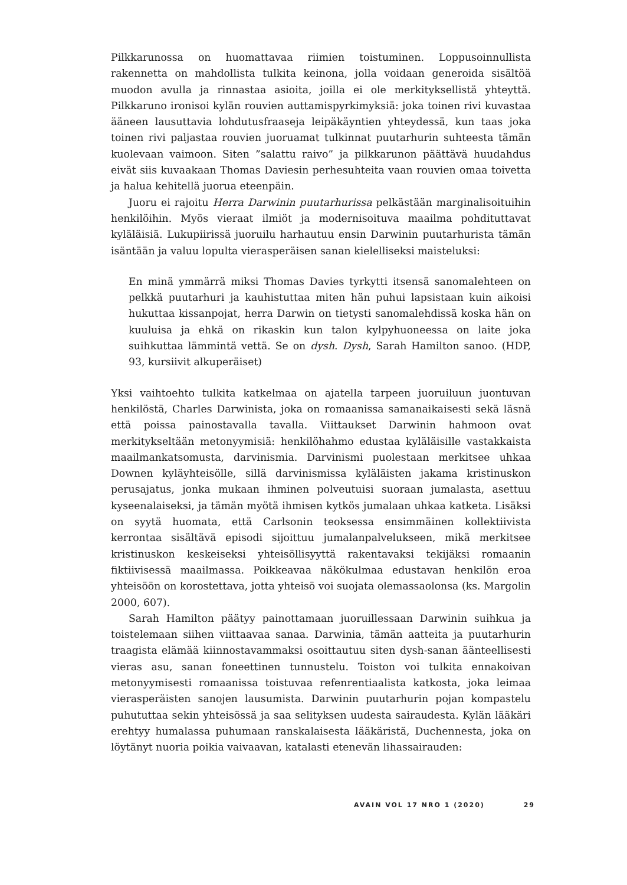Pilkkarunossa on huomattavaa riimien toistuminen. Loppusoinnullista rakennetta on mahdollista tulkita keinona, jolla voidaan generoida sisältöä muodon avulla ja rinnastaa asioita, joilla ei ole merkityksellistä yhteyttä. Pilkkaruno ironisoi kylän rouvien auttamispyrkimyksiä: joka toinen rivi kuvastaa ääneen lausuttavia lohdutusfraaseja leipäkäyntien yhteydessä, kun taas joka toinen rivi paljastaa rouvien juoruamat tulkinnat puutarhurin suhteesta tämän kuolevaan vaimoon. Siten ”salattu raivo” ja pilkkarunon päättävä huudahdus eivät siis kuvaakaan Thomas Daviesin perhesuhteita vaan rouvien omaa toivetta ja halua kehitellä juorua eteenpäin.
Juoru ei rajoitu Herra Darwinin puutarhurissa pelkästään marginalisoituihin henkilöihin. Myös vieraat ilmiöt ja modernisoituva maailma pohdituttavat kyläläisiä. Lukupiirissä juoruilu harhautuu ensin Darwinin puutarhurista tämän isäntään ja valuu lopulta vierasperäisen sanan kielelliseksi maisteluksi:
En minä ymmärrä miksi Thomas Davies tyrkytti itsensä sanomalehteen on pelkkä puutarhuri ja kauhistuttaa miten hän puhui lapsistaan kuin aikoisi hukuttaa kissanpojat, herra Darwin on tietysti sanomalehdissä koska hän on kuuluisa ja ehkä on rikaskin kun talon kylpyhuoneessa on laite joka suihkuttaa lämmintä vettä. Se on dysh. Dysh, Sarah Hamilton sanoo. (HDP, 93, kursiivit alkuperäiset)
Yksi vaihtoehto tulkita katkelmaa on ajatella tarpeen juoruiluun juontuvan henkilöstä, Charles Darwinista, joka on romaanissa samanaikaisesti sekä läsnä että poissa painostavalla tavalla. Viittaukset Darwinin hahmoon ovat merkitykseltään metonyymisiä: henkilöhahmo edustaa kyläläisille vastakkaista maailmankatsomusta, darvinismia. Darvinismi puolestaan merkitsee uhkaa Downen kyläyhteisölle, sillä darvinismissa kyläläisten jakama kristinuskon perusajatus, jonka mukaan ihminen polveutuisi suoraan jumalasta, asettuu kyseenalaiseksi, ja tämän myötä ihmisen kytkös jumalaan uhkaa katketa. Lisäksi on syytä huomata, että Carlsonin teoksessa ensimmäinen kollektiivista kerrontaa sisältävä episodi sijoittuu jumalanpalvelukseen, mikä merkitsee kristinuskon keskeiseksi yhteisöllisyyttä rakentavaksi tekijäksi romaanin fiktiivisessä maailmassa. Poikkeavaa näkökulmaa edustavan henkilön eroa yhteisöön on korostettava, jotta yhteisö voi suojata olemassaolonsa (ks. Margolin 2000, 607).
Sarah Hamilton päätyy painottamaan juoruillessaan Darwinin suihkua ja toistelemaan siihen viittaavaa sanaa. Darwinia, tämän aatteita ja puutarhurin traagista elämää kiinnostavammaksi osoittautuu siten dysh-sanan äänteellisesti vieras asu, sanan foneettinen tunnustelu. Toiston voi tulkita ennakoivan metonyymisesti romaanissa toistuvaa refenrentiaalista katkosta, joka leimaa vierasperäisten sanojen lausumista. Darwinin puutarhurin pojan kompastelu puhututtaa sekin yhteisössä ja saa selityksen uudesta sairaudesta. Kylän lääkäri erehtyy humalassa puhumaan ranskalaisesta lääkäristä, Duchennesta, joka on löytänyt nuoria poikia vaivaavan, katalasti etenevän lihassairauden:
AVAIN VOL 17 NRO 1 (2020) 29